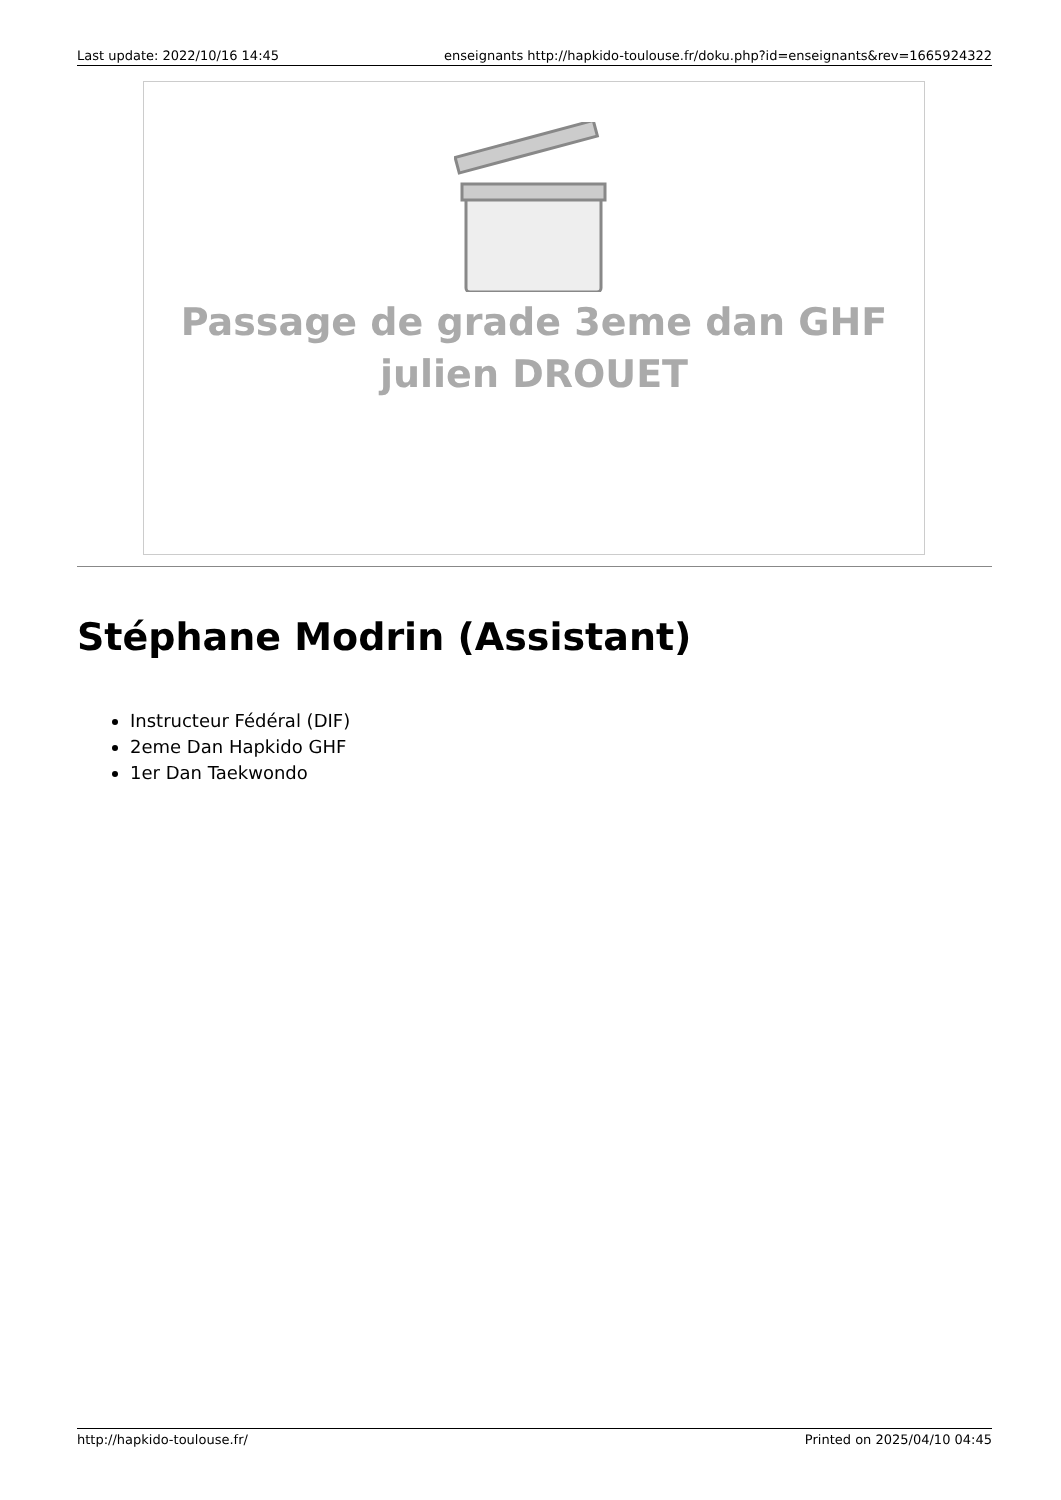Last update: 2022/10/16 14:45 enseignants http://hapkido-toulouse.fr/doku.php?id=enseignants&rev=1665924322
Passage de grade 3eme dan GHF
julien DROUET
Stéphane Modrin (Assistant)
Instructeur Fédéral (DIF)
2eme Dan Hapkido GHF
1er Dan Taekwondo
http://hapkido-toulouse.fr/ Printed on 2025/04/10 04:45